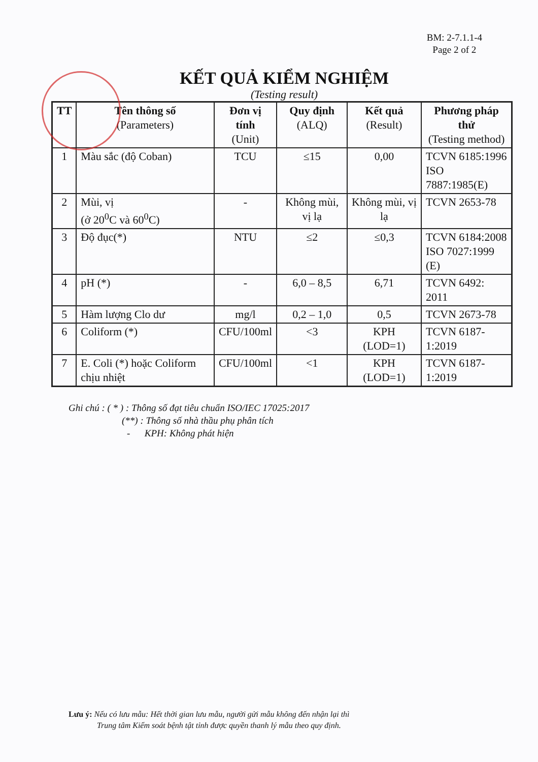BM: 2-7.1.1-4
Page 2 of 2
KẾT QUẢ KIỂM NGHIỆM
(Testing result)
| TT | Tên thông số (Parameters) | Đơn vị tính (Unit) | Quy định (ALQ) | Kết quả (Result) | Phương pháp thử (Testing method) |
| --- | --- | --- | --- | --- | --- |
| 1 | Màu sắc (độ Coban) | TCU | ≤15 | 0,00 | TCVN 6185:1996 ISO 7887:1985(E) |
| 2 | Mùi, vị (ở 20<sup>0</sup>C và 60<sup>0</sup>C) | - | Không mùi, vị lạ | Không mùi, vị lạ | TCVN 2653-78 |
| 3 | Độ đục(*) | NTU | ≤2 | ≤0,3 | TCVN 6184:2008 ISO 7027:1999 (E) |
| 4 | pH (*) | - | 6,0 – 8,5 | 6,71 | TCVN 6492: 2011 |
| 5 | Hàm lượng Clo dư | mg/l | 0,2 – 1,0 | 0,5 | TCVN 2673-78 |
| 6 | Coliform (*) | CFU/100ml | <3 | KPH (LOD=1) | TCVN 6187-1:2019 |
| 7 | E. Coli (*) hoặc Coliform chịu nhiệt | CFU/100ml | <1 | KPH (LOD=1) | TCVN 6187-1:2019 |
Ghi chú : ( * ) : Thông số đạt tiêu chuẩn ISO/IEC 17025:2017
(**) : Thông số nhà thầu phụ phân tích
- KPH: Không phát hiện
Lưu ý: Nếu có lưu mẫu: Hết thời gian lưu mẫu, người gửi mẫu không đến nhận lại thì
Trung tâm Kiểm soát bệnh tật tỉnh được quyền thanh lý mẫu theo quy định.